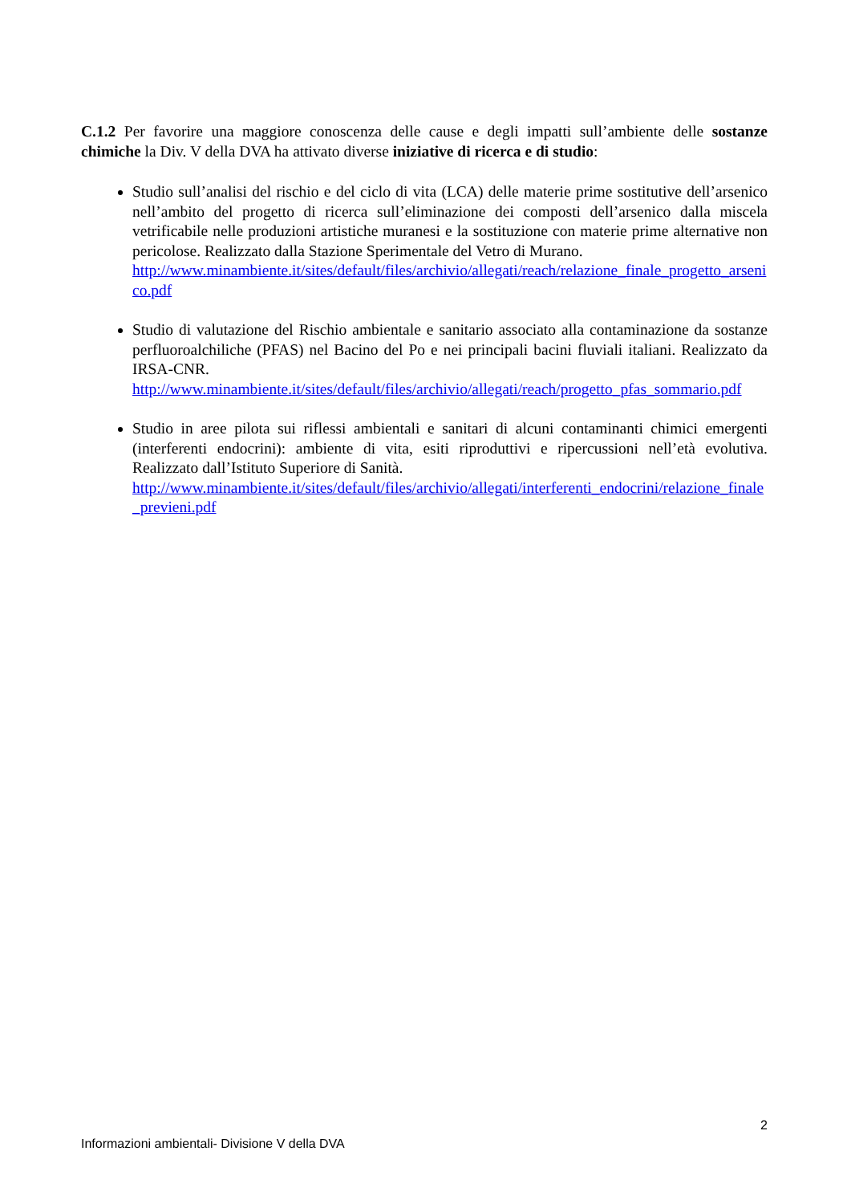C.1.2 Per favorire una maggiore conoscenza delle cause e degli impatti sull’ambiente delle sostanze chimiche la Div. V della DVA ha attivato diverse iniziative di ricerca e di studio:
Studio sull’analisi del rischio e del ciclo di vita (LCA) delle materie prime sostitutive dell’arsenico nell’ambito del progetto di ricerca sull’eliminazione dei composti dell’arsenico dalla miscela vetrificabile nelle produzioni artistiche muranesi e la sostituzione con materie prime alternative non pericolose. Realizzato dalla Stazione Sperimentale del Vetro di Murano.
http://www.minambiente.it/sites/default/files/archivio/allegati/reach/relazione_finale_progetto_arsenico.pdf
Studio di valutazione del Rischio ambientale e sanitario associato alla contaminazione da sostanze perfluoroalchiliche (PFAS) nel Bacino del Po e nei principali bacini fluviali italiani. Realizzato da IRSA-CNR.
http://www.minambiente.it/sites/default/files/archivio/allegati/reach/progetto_pfas_sommario.pdf
Studio in aree pilota sui riflessi ambientali e sanitari di alcuni contaminanti chimici emergenti (interferenti endocrini): ambiente di vita, esiti riproduttivi e ripercussioni nell’età evolutiva. Realizzato dall’Istituto Superiore di Sanità.
http://www.minambiente.it/sites/default/files/archivio/allegati/interferenti_endocrini/relazione_finale_previeni.pdf
2
Informazioni ambientali- Divisione V della DVA